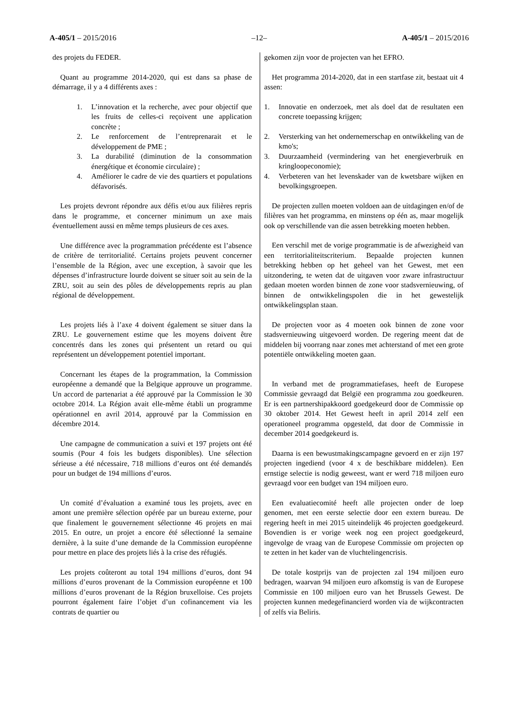A-405/1 – 2015/2016 –12– A-405/1 – 2015/2016
des projets du FEDER.
Quant au programme 2014-2020, qui est dans sa phase de démarrage, il y a 4 différents axes :
1. L’innovation et la recherche, avec pour objectif que les fruits de celles-ci reçoivent une application concrète ;
2. Le renforcement de l’entreprenarait et le développement de PME ;
3. La durabilité (diminution de la consommation énergétique et économie circulaire) ;
4. Améliorer le cadre de vie des quartiers et populations défavorisés.
Les projets devront répondre aux défis et/ou aux filières repris dans le programme, et concerner minimum un axe mais éventuellement aussi en même temps plusieurs de ces axes.
Une différence avec la programmation précédente est l’absence de critère de territorialité. Certains projets peuvent concerner l’ensemble de la Région, avec une exception, à savoir que les dépenses d’infrastructure lourde doivent se situer soit au sein de la ZRU, soit au sein des pôles de développements repris au plan régional de développement.
Les projets liés à l’axe 4 doivent également se situer dans la ZRU. Le gouvernement estime que les moyens doivent être concentrés dans les zones qui présentent un retard ou qui représentent un développement potentiel important.
Concernant les étapes de la programmation, la Commission européenne a demandé que la Belgique approuve un programme. Un accord de partenariat a été approuvé par la Commission le 30 octobre 2014. La Région avait elle-même établi un programme opérationnel en avril 2014, approuvé par la Commission en décembre 2014.
Une campagne de communication a suivi et 197 projets ont été soumis (Pour 4 fois les budgets disponibles). Une sélection sérieuse a été nécessaire, 718 millions d’euros ont été demandés pour un budget de 194 millions d’euros.
Un comité d’évaluation a examiné tous les projets, avec en amont une première sélection opérée par un bureau externe, pour que finalement le gouvernement sélectionne 46 projets en mai 2015. En outre, un projet a encore été sélectionné la semaine dernière, à la suite d’une demande de la Commission européenne pour mettre en place des projets liés à la crise des réfugiés.
Les projets coûteront au total 194 millions d’euros, dont 94 millions d’euros provenant de la Commission européenne et 100 millions d’euros provenant de la Région bruxelloise. Ces projets pourront également faire l’objet d’un cofinancement via les contrats de quartier ou
gekomen zijn voor de projecten van het EFRO.
Het programma 2014-2020, dat in een startfase zit, bestaat uit 4 assen:
1. Innovatie en onderzoek, met als doel dat de resultaten een concrete toepassing krijgen;
2. Versterking van het ondernemerschap en ontwikkeling van de kmo's;
3. Duurzaamheid (vermindering van het energieverbruik en kringloopeconomie);
4. Verbeteren van het levenskader van de kwetsbare wijken en bevolkingsgroepen.
De projecten zullen moeten voldoen aan de uitdagingen en/of de filières van het programma, en minstens op één as, maar mogelijk ook op verschillende van die assen betrekking moeten hebben.
Een verschil met de vorige programmatie is de afwezigheid van een territorialiteitscriterium. Bepaalde projecten kunnen betrekking hebben op het geheel van het Gewest, met een uitzondering, te weten dat de uitgaven voor zware infrastructuur gedaan moeten worden binnen de zone voor stadsvernieuwing, of binnen de ontwikkelingspolen die in het gewestelijk ontwikkelingsplan staan.
De projecten voor as 4 moeten ook binnen de zone voor stadsvernieuwing uitgevoerd worden. De regering meent dat de middelen bij voorrang naar zones met achterstand of met een grote potentiële ontwikkeling moeten gaan.
In verband met de programmatiefases, heeft de Europese Commissie gevraagd dat België een programma zou goedkeuren. Er is een partnershipakkoord goedgekeurd door de Commissie op 30 oktober 2014. Het Gewest heeft in april 2014 zelf een operationeel programma opgesteld, dat door de Commissie in december 2014 goedgekeurd is.
Daarna is een bewustmakingscampagne gevoerd en er zijn 197 projecten ingediend (voor 4 x de beschikbare middelen). Een ernstige selectie is nodig geweest, want er werd 718 miljoen euro gevraagd voor een budget van 194 miljoen euro.
Een evaluatiecomité heeft alle projecten onder de loep genomen, met een eerste selectie door een extern bureau. De regering heeft in mei 2015 uiteindelijk 46 projecten goedgekeurd. Bovendien is er vorige week nog een project goedgekeurd, ingevolge de vraag van de Europese Commissie om projecten op te zetten in het kader van de vluchtelingencrisis.
De totale kostprijs van de projecten zal 194 miljoen euro bedragen, waarvan 94 miljoen euro afkomstig is van de Europese Commissie en 100 miljoen euro van het Brussels Gewest. De projecten kunnen medegefinancierd worden via de wijkcontracten of zelfs via Beliris.